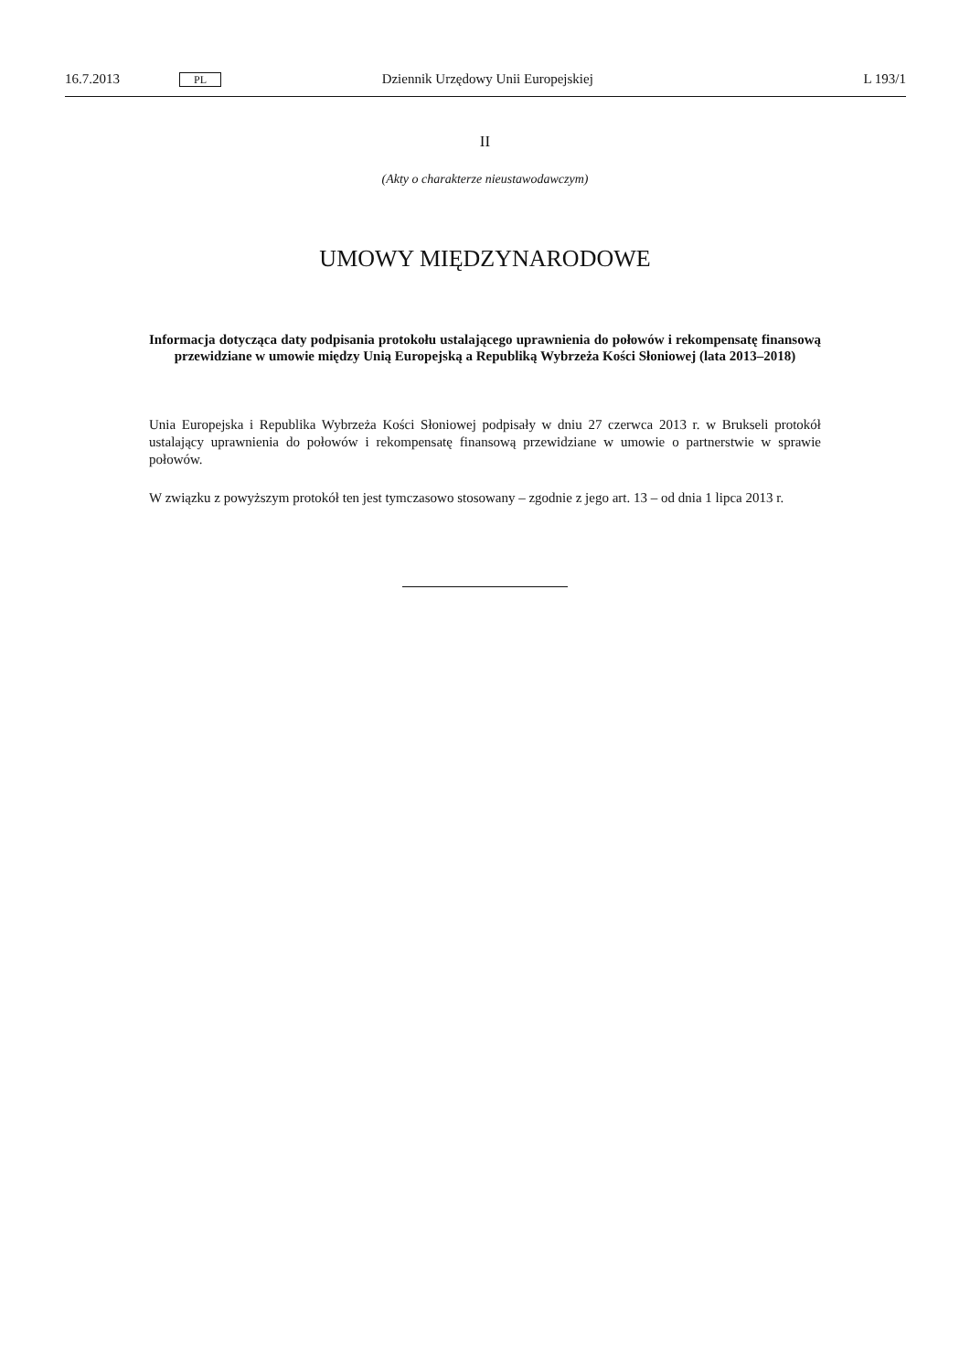16.7.2013 PL Dziennik Urzędowy Unii Europejskiej L 193/1
II
(Akty o charakterze nieustawodawczym)
UMOWY MIĘDZYNARODOWE
Informacja dotycząca daty podpisania protokołu ustalającego uprawnienia do połowów i rekompensatę finansową przewidziane w umowie między Unią Europejską a Republiką Wybrzeża Kości Słoniowej (lata 2013–2018)
Unia Europejska i Republika Wybrzeża Kości Słoniowej podpisały w dniu 27 czerwca 2013 r. w Brukseli protokół ustalający uprawnienia do połowów i rekompensatę finansową przewidziane w umowie o partner­stwie w sprawie połowów.
W związku z powyższym protokół ten jest tymczasowo stosowany – zgodnie z jego art. 13 – od dnia 1 lipca 2013 r.